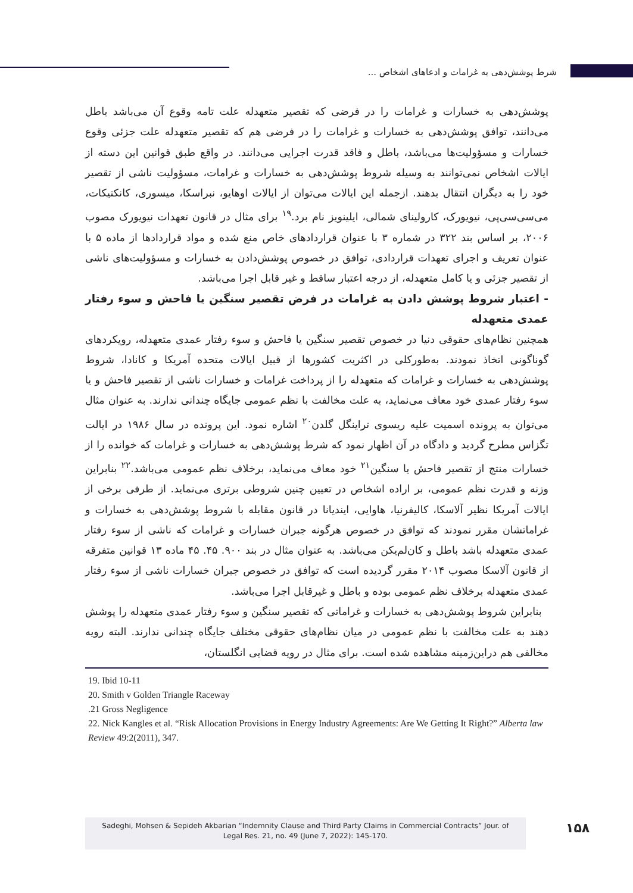شرط پوشش‌دهی به غرامات و ادعاهای اشخاص ...
پوشش‌دهی به خسارات و غرامات را در فرضی که تقصیر متعهدله علت تامه وقوع آن می‌باشد باطل می‌دانند، توافق پوشش‌دهی به خسارات و غرامات را در فرضی هم که تقصیر متعهدله علت جزئی وقوع خسارات و مسؤولیت‌ها می‌باشد، باطل و فاقد قدرت اجرایی می‌دانند. در واقع طبق قوانین این دسته از ایالات اشخاص نمی‌توانند به وسیله شروط پوشش‌دهی به خسارات و غرامات، مسؤولیت ناشی از تقصیر خود را به دیگران انتقال بدهند. ازجمله این ایالات می‌توان از ایالات اوهایو، نبراسکا، میسوری، کانکتیکات، می‌سی‌سی‌پی، نیویورک، کارولینای شمالی، ایلینویز نام برد.<sup>۱۹</sup> برای مثال در قانون تعهدات نیویورک مصوب ۲۰۰۶، بر اساس بند ۳۲۲ در شماره ۳ با عنوان قراردادهای خاص منع شده و مواد قراردادها از ماده ۵ با عنوان تعریف و اجرای تعهدات قراردادی، توافق در خصوص پوشش‌دادن به خسارات و مسؤولیت‌های ناشی از تقصیر جزئی و یا کامل متعهدله، از درجه اعتبار ساقط و غیر قابل اجرا می‌باشد.
- اعتبار شروط پوشش دادن به غرامات در فرض تقصیر سنگین یا فاحش و سوء رفتار عمدی متعهدله
همچنین نظام‌های حقوقی دنیا در خصوص تقصیر سنگین یا فاحش و سوء رفتار عمدی متعهدله، رویکردهای گوناگونی اتخاذ نمودند. به‌طورکلی در اکثریت کشورها از قبیل ایالات متحده آمریکا و کانادا، شروط پوشش‌دهی به خسارات و غرامات که متعهدله را از پرداخت غرامات و خسارات ناشی از تقصیر فاحش و یا سوء رفتار عمدی خود معاف می‌نماید، به علت مخالفت با نظم عمومی جایگاه چندانی ندارند. به عنوان مثال می‌توان به پرونده اسمیت علیه ریسوی تراینگل گلدن<sup>۲۰</sup> اشاره نمود. این پرونده در سال ۱۹۸۶ در ایالت تگزاس مطرح گردید و دادگاه در آن اظهار نمود که شرط پوشش‌دهی به خسارات و غرامات که خوانده را از خسارات منتج از تقصیر فاحش یا سنگین<sup>۲۱</sup> خود معاف می‌نماید، برخلاف نظم عمومی می‌باشد.<sup>۲۲</sup> بنابراین وزنه و قدرت نظم عمومی، بر اراده اشخاص در تعیین چنین شروطی برتری می‌نماید. از طرفی برخی از ایالات آمریکا نظیر آلاسکا، کالیفرنیا، هاوایی، ایندیانا در قانون مقابله با شروط پوشش‌دهی به خسارات و غراماتشان مقرر نمودند که توافق در خصوص هرگونه جبران خسارات و غرامات که ناشی از سوء رفتار عمدی متعهدله باشد باطل و کان‌لم‌یکن می‌باشد. به عنوان مثال در بند ۹۰۰. ۴۵. ۴۵ ماده ۱۳ قوانین متفرقه از قانون آلاسکا مصوب ۲۰۱۴ مقرر گردیده است که توافق در خصوص جبران خسارات ناشی از سوء رفتار عمدی متعهدله برخلاف نظم عمومی بوده و باطل و غیرقابل اجرا می‌باشد.
بنابراین شروط پوشش‌دهی به خسارات و غراماتی که تقصیر سنگین و سوء رفتار عمدی متعهدله را پوشش دهند به علت مخالفت با نظم عمومی در میان نظام‌های حقوقی مختلف جایگاه چندانی ندارند. البته رویه مخالفی هم دراین‌زمینه مشاهده شده است. برای مثال در رویه قضایی انگلستان،
19. Ibid 10-11
20. Smith v Golden Triangle Raceway
.21 Gross Negligence
22. Nick Kangles et al. “Risk Allocation Provisions in Energy Industry Agreements: Are We Getting It Right?” Alberta law Review 49:2(2011), 347.
Sadeghi, Mohsen & Sepideh Akbarian “Indemnity Clause and Third Party Claims in Commercial Contracts” Jour. of
Legal Res. 21, no. 49 (June 7, 2022): 145-170.
۱۵۸